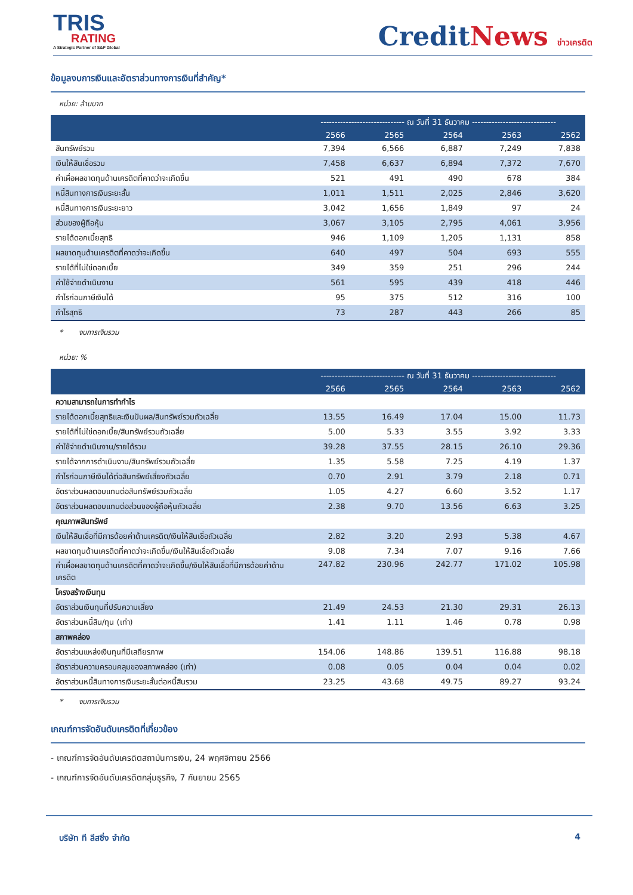TRIS
RATING
A Strategic Partner of S&P Global
CreditNews ข่าวเครดิต
ข้อมูลงบการเงินและอัตราส่วนทางการเงินที่สำคัญ*
หน่วย: ล้านบาท
| | ------------------------------ ณ วันที่ 31 ธันวาคม ------------------------------ | | | | |
| --- | --- | --- | --- | --- | --- |
| | 2566 | 2565 | 2564 | 2563 | 2562 |
| สินทรัพย์รวม | 7,394 | 6,566 | 6,887 | 7,249 | 7,838 |
| เงินให้สินเชื่อรวม | 7,458 | 6,637 | 6,894 | 7,372 | 7,670 |
| ค่าเผื่อผลขาดทุนด้านเครดิตที่คาดว่าจะเกิดขึ้น | 521 | 491 | 490 | 678 | 384 |
| หนี้สินทางการเงินระยะสั้น | 1,011 | 1,511 | 2,025 | 2,846 | 3,620 |
| หนี้สินทางการเงินระยะยาว | 3,042 | 1,656 | 1,849 | 97 | 24 |
| ส่วนของผู้ถือหุ้น | 3,067 | 3,105 | 2,795 | 4,061 | 3,956 |
| รายได้ดอกเบี้ยสุทธิ | 946 | 1,109 | 1,205 | 1,131 | 858 |
| ผลขาดทุนด้านเครดิตที่คาดว่าจะเกิดขึ้น | 640 | 497 | 504 | 693 | 555 |
| รายได้ที่ไม่ใช่ดอกเบี้ย | 349 | 359 | 251 | 296 | 244 |
| ค่าใช้จ่ายดำเนินงาน | 561 | 595 | 439 | 418 | 446 |
| กำไรก่อนภาษีเงินได้ | 95 | 375 | 512 | 316 | 100 |
| กำไรสุทธิ | 73 | 287 | 443 | 266 | 85 |
* งบการเงินรวม
หน่วย: %
| | ------------------------------ ณ วันที่ 31 ธันวาคม ------------------------------ | | | | |
| --- | --- | --- | --- | --- | --- |
| | 2566 | 2565 | 2564 | 2563 | 2562 |
| ความสามารถในการทำกำไร | | | | | |
| รายได้ดอกเบี้ยสุทธิและเงินปันผล/สินทรัพย์รวมถัวเฉลี่ย | 13.55 | 16.49 | 17.04 | 15.00 | 11.73 |
| รายได้ที่ไม่ใช่ดอกเบี้ย/สินทรัพย์รวมถัวเฉลี่ย | 5.00 | 5.33 | 3.55 | 3.92 | 3.33 |
| ค่าใช้จ่ายดำเนินงาน/รายได้รวม | 39.28 | 37.55 | 28.15 | 26.10 | 29.36 |
| รายได้จากการดำเนินงาน/สินทรัพย์รวมถัวเฉลี่ย | 1.35 | 5.58 | 7.25 | 4.19 | 1.37 |
| กำไรก่อนภาษีเงินได้ต่อสินทรัพย์เสี่ยงถัวเฉลี่ย | 0.70 | 2.91 | 3.79 | 2.18 | 0.71 |
| อัตราส่วนผลตอบแทนต่อสินทรัพย์รวมถัวเฉลี่ย | 1.05 | 4.27 | 6.60 | 3.52 | 1.17 |
| อัตราส่วนผลตอบแทนต่อส่วนของผู้ถือหุ้นถัวเฉลี่ย | 2.38 | 9.70 | 13.56 | 6.63 | 3.25 |
| คุณภาพสินทรัพย์ | | | | | |
| เงินให้สินเชื่อที่มีการด้อยค่าด้านเครดิต/เงินให้สินเชื่อถัวเฉลี่ย | 2.82 | 3.20 | 2.93 | 5.38 | 4.67 |
| ผลขาดทุนด้านเครดิตที่คาดว่าจะเกิดขึ้น/เงินให้สินเชื่อถัวเฉลี่ย | 9.08 | 7.34 | 7.07 | 9.16 | 7.66 |
| ค่าเผื่อผลขาดทุนด้านเครดิตที่คาดว่าจะเกิดขึ้น/เงินให้สินเชื่อที่มีการด้อยค่าด้านเครดิต | 247.82 | 230.96 | 242.77 | 171.02 | 105.98 |
| โครงสร้างเงินทุน | | | | | |
| อัตราส่วนเงินทุนที่ปรับความเสี่ยง | 21.49 | 24.53 | 21.30 | 29.31 | 26.13 |
| อัตราส่วนหนี้สิน/ทุน (เท่า) | 1.41 | 1.11 | 1.46 | 0.78 | 0.98 |
| สภาพคล่อง | | | | | |
| อัตราส่วนแหล่งเงินทุนที่มีเสถียรภาพ | 154.06 | 148.86 | 139.51 | 116.88 | 98.18 |
| อัตราส่วนความครอบคลุมของสภาพคล่อง (เท่า) | 0.08 | 0.05 | 0.04 | 0.04 | 0.02 |
| อัตราส่วนหนี้สินทางการเงินระยะสั้นต่อหนี้สินรวม | 23.25 | 43.68 | 49.75 | 89.27 | 93.24 |
* งบการเงินรวม
เกณฑ์การจัดอันดับเครดิตที่เกี่ยวข้อง
- เกณฑ์การจัดอันดับเครดิตสถาบันการเงิน, 24 พฤศจิกายน 2566
- เกณฑ์การจัดอันดับเครดิตกลุ่มธุรกิจ, 7 กันยายน 2565
บริษัท ที ลีสซิ่ง จำกัด 4